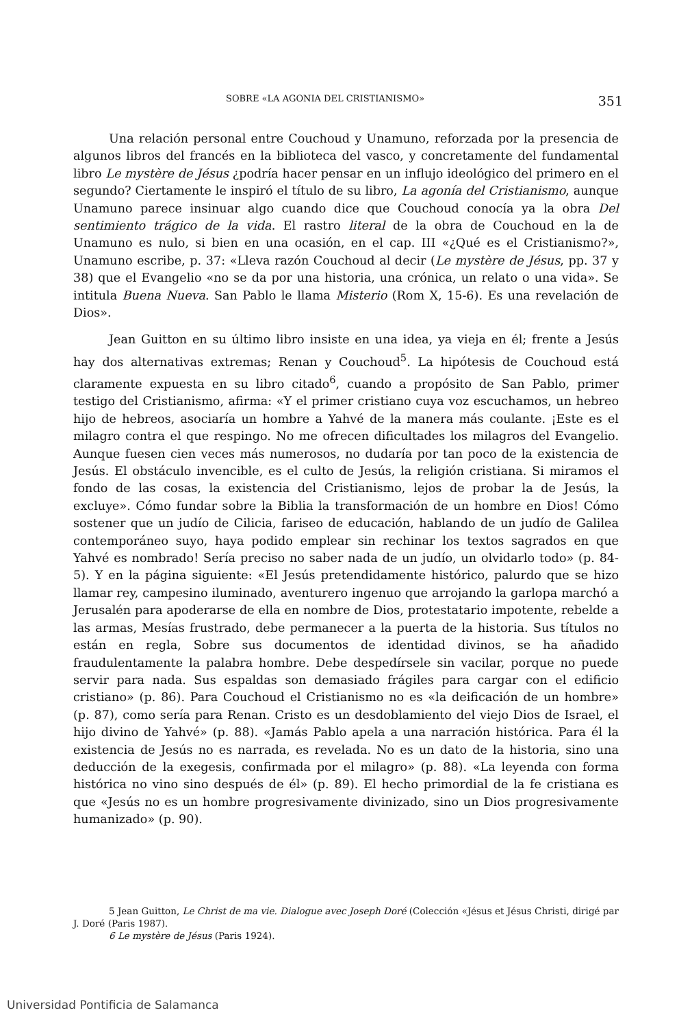SOBRE «LA AGONIA DEL CRISTIANISMO» 351
Una relación personal entre Couchoud y Unamuno, reforzada por la presencia de algunos libros del francés en la biblioteca del vasco, y concretamente del fundamental libro Le mystère de Jésus ¿podría hacer pensar en un influjo ideológico del primero en el segundo? Ciertamente le inspiró el título de su libro, La agonía del Cristianismo, aunque Unamuno parece insinuar algo cuando dice que Couchoud conocía ya la obra Del sentimiento trágico de la vida. El rastro literal de la obra de Couchoud en la de Unamuno es nulo, si bien en una ocasión, en el cap. III «¿Qué es el Cristianismo?», Unamuno escribe, p. 37: «Lleva razón Couchoud al decir (Le mystère de Jésus, pp. 37 y 38) que el Evangelio «no se da por una historia, una crónica, un relato o una vida». Se intitula Buena Nueva. San Pablo le llama Misterio (Rom X, 15-6). Es una revelación de Dios».
Jean Guitton en su último libro insiste en una idea, ya vieja en él; frente a Jesús hay dos alternativas extremas; Renan y Couchoud<sup>5</sup>. La hipótesis de Couchoud está claramente expuesta en su libro citado<sup>6</sup>, cuando a propósito de San Pablo, primer testigo del Cristianismo, afirma: «Y el primer cristiano cuya voz escuchamos, un hebreo hijo de hebreos, asociaría un hombre a Yahvé de la manera más coulante. ¡Este es el milagro contra el que respingo. No me ofrecen dificultades los milagros del Evangelio. Aunque fuesen cien veces más numerosos, no dudaría por tan poco de la existencia de Jesús. El obstáculo invencible, es el culto de Jesús, la religión cristiana. Si miramos el fondo de las cosas, la existencia del Cristianismo, lejos de probar la de Jesús, la excluye». Cómo fundar sobre la Biblia la transformación de un hombre en Dios! Cómo sostener que un judío de Cilicia, fariseo de educación, hablando de un judío de Galilea contemporáneo suyo, haya podido emplear sin rechinar los textos sagrados en que Yahvé es nombrado! Sería preciso no saber nada de un judío, un olvidarlo todo» (p. 84-5). Y en la página siguiente: «El Jesús pretendidamente histórico, palurdo que se hizo llamar rey, campesino iluminado, aventurero ingenuo que arrojando la garlopa marchó a Jerusalén para apoderarse de ella en nombre de Dios, protestatario impotente, rebelde a las armas, Mesías frustrado, debe permanecer a la puerta de la historia. Sus títulos no están en regla, Sobre sus documentos de identidad divinos, se ha añadido fraudulentamente la palabra hombre. Debe despedírsele sin vacilar, porque no puede servir para nada. Sus espaldas son demasiado frágiles para cargar con el edificio cristiano» (p. 86). Para Couchoud el Cristianismo no es «la deificación de un hombre» (p. 87), como sería para Renan. Cristo es un desdoblamiento del viejo Dios de Israel, el hijo divino de Yahvé» (p. 88). «Jamás Pablo apela a una narración histórica. Para él la existencia de Jesús no es narrada, es revelada. No es un dato de la historia, sino una deducción de la exegesis, confirmada por el milagro» (p. 88). «La leyenda con forma histórica no vino sino después de él» (p. 89). El hecho primordial de la fe cristiana es que «Jesús no es un hombre progresivamente divinizado, sino un Dios progresivamente humanizado» (p. 90).
5 Jean Guitton, Le Christ de ma vie. Dialogue avec Joseph Doré (Colección «Jésus et Jésus Christi, dirigé par J. Doré (Paris 1987).
6 Le mystère de Jésus (Paris 1924).
Universidad Pontificia de Salamanca